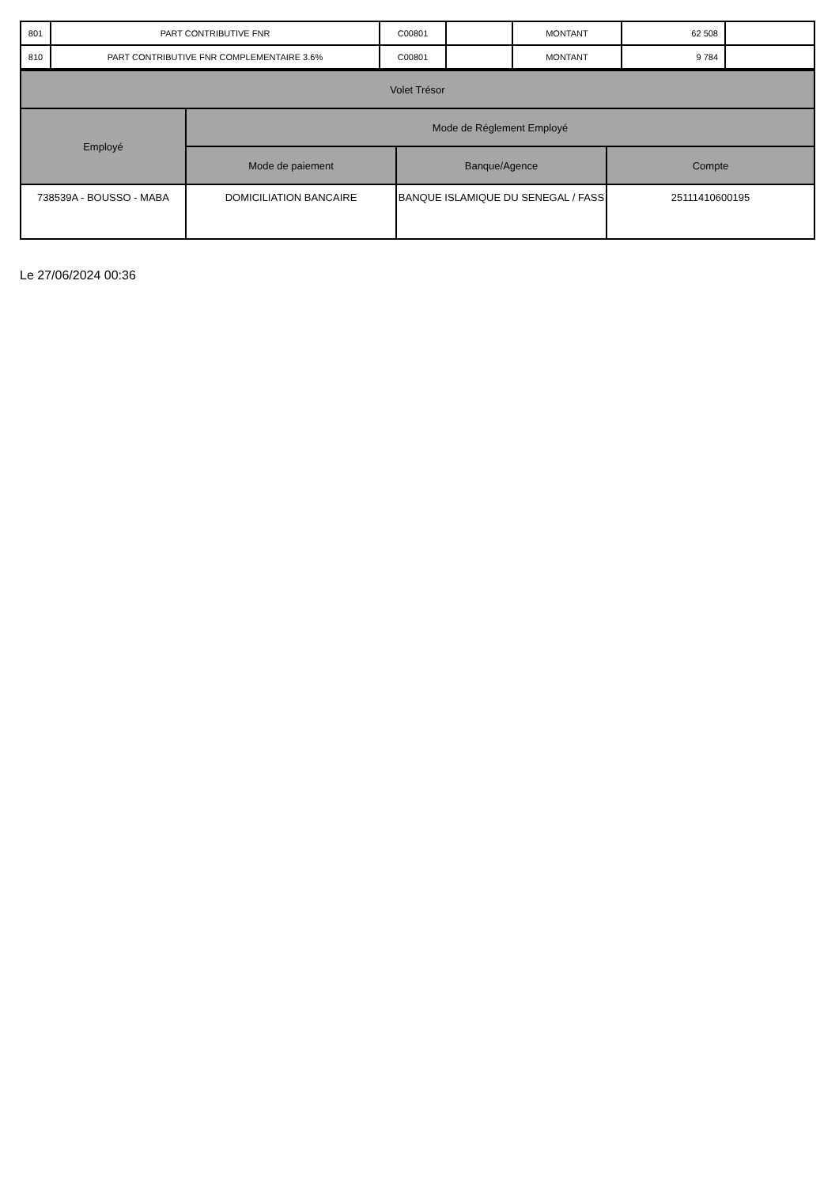| 801 | PART CONTRIBUTIVE FNR | C00801 | | MONTANT | 62 508 | |
| 810 | PART CONTRIBUTIVE FNR COMPLEMENTAIRE 3.6% | C00801 | | MONTANT | 9 784 | |
| Volet Trésor | | | |
| --- | --- | --- | --- |
| Employé | Mode de Réglement Employé | | |
| | Mode de paiement | Banque/Agence | Compte |
| 738539A - BOUSSO - MABA | DOMICILIATION BANCAIRE | BANQUE ISLAMIQUE DU SENEGAL / FASS | 25111410600195 |
Le 27/06/2024 00:36